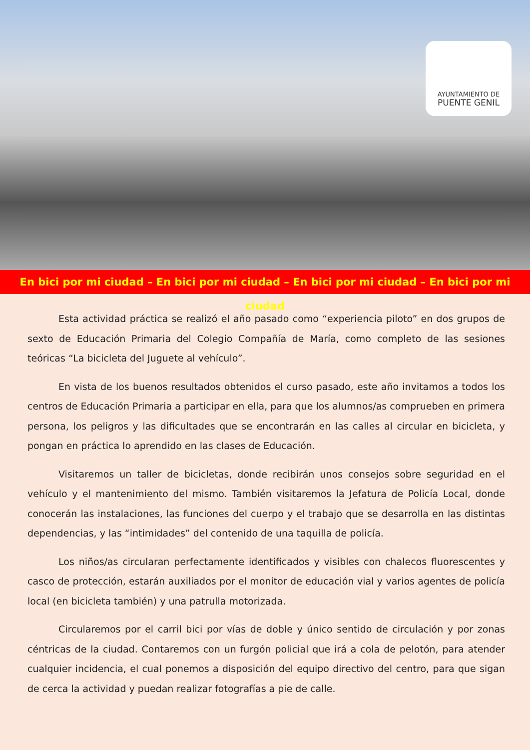AYUNTAMIENTO DE
PUENTE GENIL
En bici por mi ciudad – En bici por mi ciudad – En bici por mi ciudad – En bici por mi ciudad
Esta actividad práctica se realizó el año pasado como “experiencia piloto” en dos grupos de sexto de Educación Primaria del Colegio Compañía de María, como completo de las sesiones teóricas “La bicicleta del Juguete al vehículo”.
En vista de los buenos resultados obtenidos el curso pasado, este año invitamos a todos los centros de Educación Primaria a participar en ella, para que los alumnos/as comprueben en primera persona, los peligros y las dificultades que se encontrarán en las calles al circular en bicicleta, y pongan en práctica lo aprendido en las clases de Educación.
Visitaremos un taller de bicicletas, donde recibirán unos consejos sobre seguridad en el vehículo y el mantenimiento del mismo. También visitaremos la Jefatura de Policía Local, donde conocerán las instalaciones, las funciones del cuerpo y el trabajo que se desarrolla en las distintas dependencias, y las “intimidades” del contenido de una taquilla de policía.
Los niños/as circularan perfectamente identificados y visibles con chalecos fluorescentes y casco de protección, estarán auxiliados por el monitor de educación vial y varios agentes de policía local (en bicicleta también) y una patrulla motorizada.
Circularemos por el carril bici por vías de doble y único sentido de circulación y por zonas céntricas de la ciudad. Contaremos con un furgón policial que irá a cola de pelotón, para atender cualquier incidencia, el cual ponemos a disposición del equipo directivo del centro, para que sigan de cerca la actividad y puedan realizar fotografías a pie de calle.